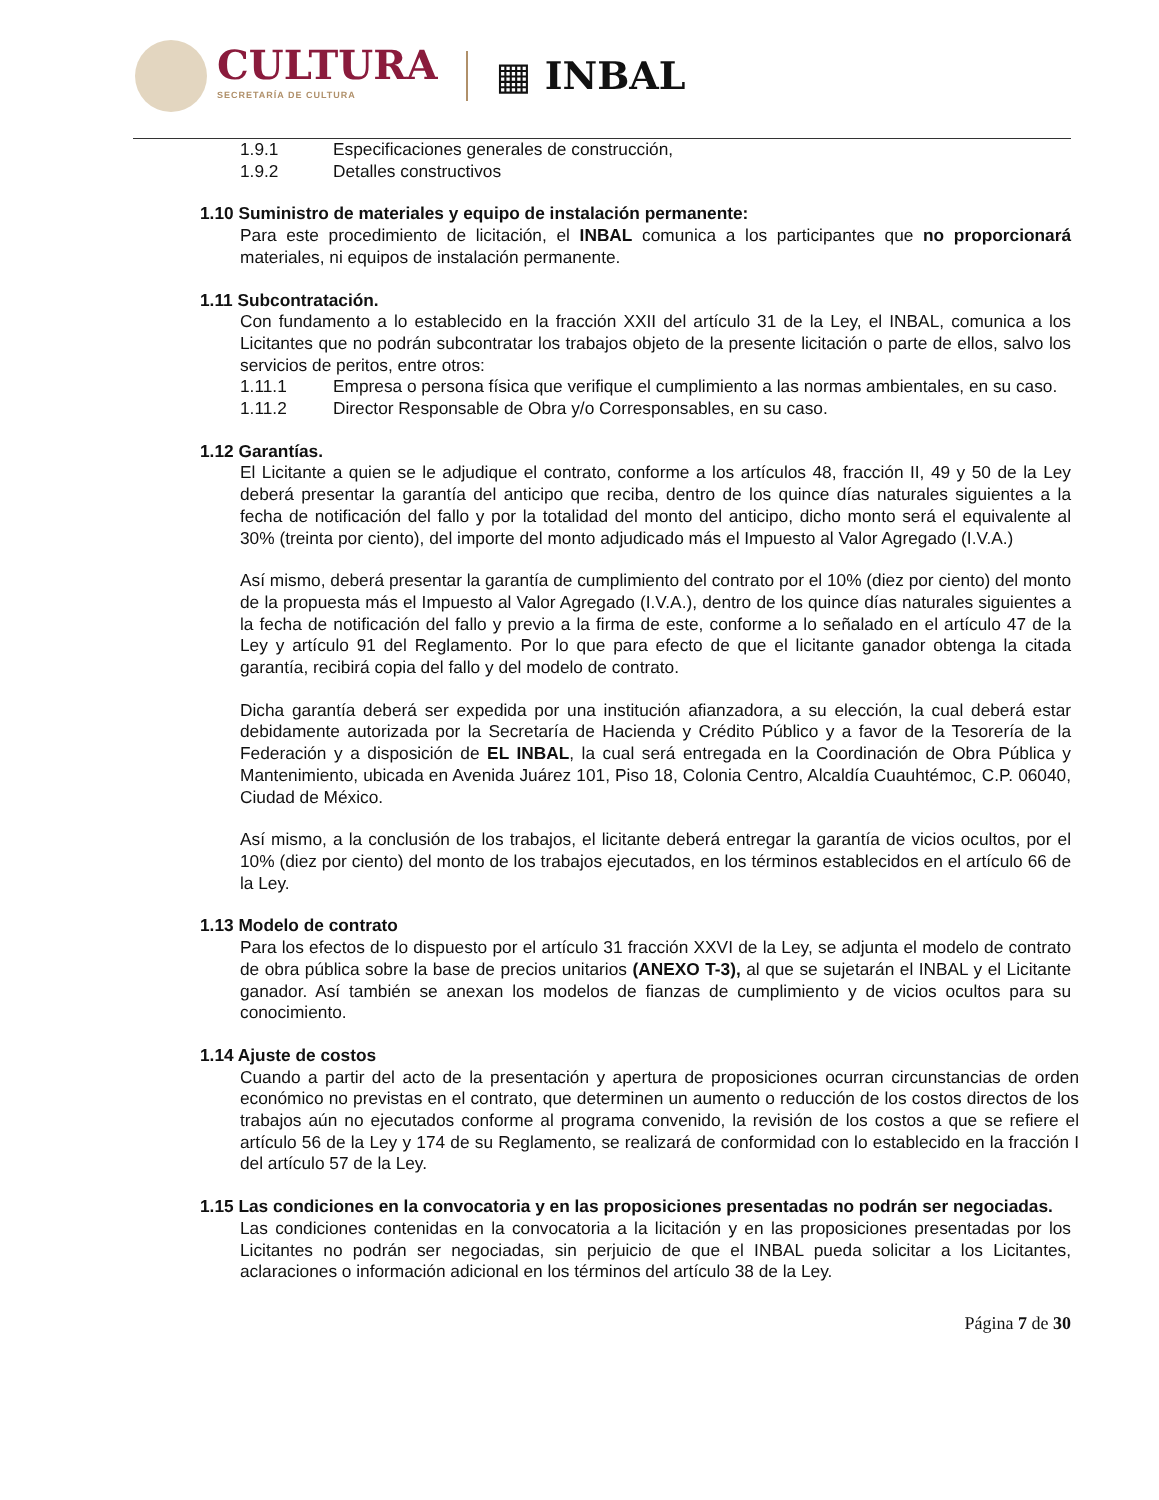CULTURA
SECRETARÍA DE CULTURA
▦ INBAL
1.9.1 Especificaciones generales de construcción,
1.9.2 Detalles constructivos
1.10 Suministro de materiales y equipo de instalación permanente:
Para este procedimiento de licitación, el INBAL comunica a los participantes que no proporcionará materiales, ni equipos de instalación permanente.
1.11 Subcontratación.
Con fundamento a lo establecido en la fracción XXII del artículo 31 de la Ley, el INBAL, comunica a los Licitantes que no podrán subcontratar los trabajos objeto de la presente licitación o parte de ellos, salvo los servicios de peritos, entre otros:
1.11.1 Empresa o persona física que verifique el cumplimiento a las normas ambientales, en su caso.
1.11.2 Director Responsable de Obra y/o Corresponsables, en su caso.
1.12 Garantías.
El Licitante a quien se le adjudique el contrato, conforme a los artículos 48, fracción II, 49 y 50 de la Ley deberá presentar la garantía del anticipo que reciba, dentro de los quince días naturales siguientes a la fecha de notificación del fallo y por la totalidad del monto del anticipo, dicho monto será el equivalente al 30% (treinta por ciento), del importe del monto adjudicado más el Impuesto al Valor Agregado (I.V.A.)
Así mismo, deberá presentar la garantía de cumplimiento del contrato por el 10% (diez por ciento) del monto de la propuesta más el Impuesto al Valor Agregado (I.V.A.), dentro de los quince días naturales siguientes a la fecha de notificación del fallo y previo a la firma de este, conforme a lo señalado en el artículo 47 de la Ley y artículo 91 del Reglamento. Por lo que para efecto de que el licitante ganador obtenga la citada garantía, recibirá copia del fallo y del modelo de contrato.
Dicha garantía deberá ser expedida por una institución afianzadora, a su elección, la cual deberá estar debidamente autorizada por la Secretaría de Hacienda y Crédito Público y a favor de la Tesorería de la Federación y a disposición de EL INBAL, la cual será entregada en la Coordinación de Obra Pública y Mantenimiento, ubicada en Avenida Juárez 101, Piso 18, Colonia Centro, Alcaldía Cuauhtémoc, C.P. 06040, Ciudad de México.
Así mismo, a la conclusión de los trabajos, el licitante deberá entregar la garantía de vicios ocultos, por el 10% (diez por ciento) del monto de los trabajos ejecutados, en los términos establecidos en el artículo 66 de la Ley.
1.13 Modelo de contrato
Para los efectos de lo dispuesto por el artículo 31 fracción XXVI de la Ley, se adjunta el modelo de contrato de obra pública sobre la base de precios unitarios (ANEXO T-3), al que se sujetarán el INBAL y el Licitante ganador. Así también se anexan los modelos de fianzas de cumplimiento y de vicios ocultos para su conocimiento.
1.14 Ajuste de costos
Cuando a partir del acto de la presentación y apertura de proposiciones ocurran circunstancias de orden económico no previstas en el contrato, que determinen un aumento o reducción de los costos directos de los trabajos aún no ejecutados conforme al programa convenido, la revisión de los costos a que se refiere el artículo 56 de la Ley y 174 de su Reglamento, se realizará de conformidad con lo establecido en la fracción I del artículo 57 de la Ley.
1.15 Las condiciones en la convocatoria y en las proposiciones presentadas no podrán ser negociadas.
Las condiciones contenidas en la convocatoria a la licitación y en las proposiciones presentadas por los Licitantes no podrán ser negociadas, sin perjuicio de que el INBAL pueda solicitar a los Licitantes, aclaraciones o información adicional en los términos del artículo 38 de la Ley.
Página 7 de 30